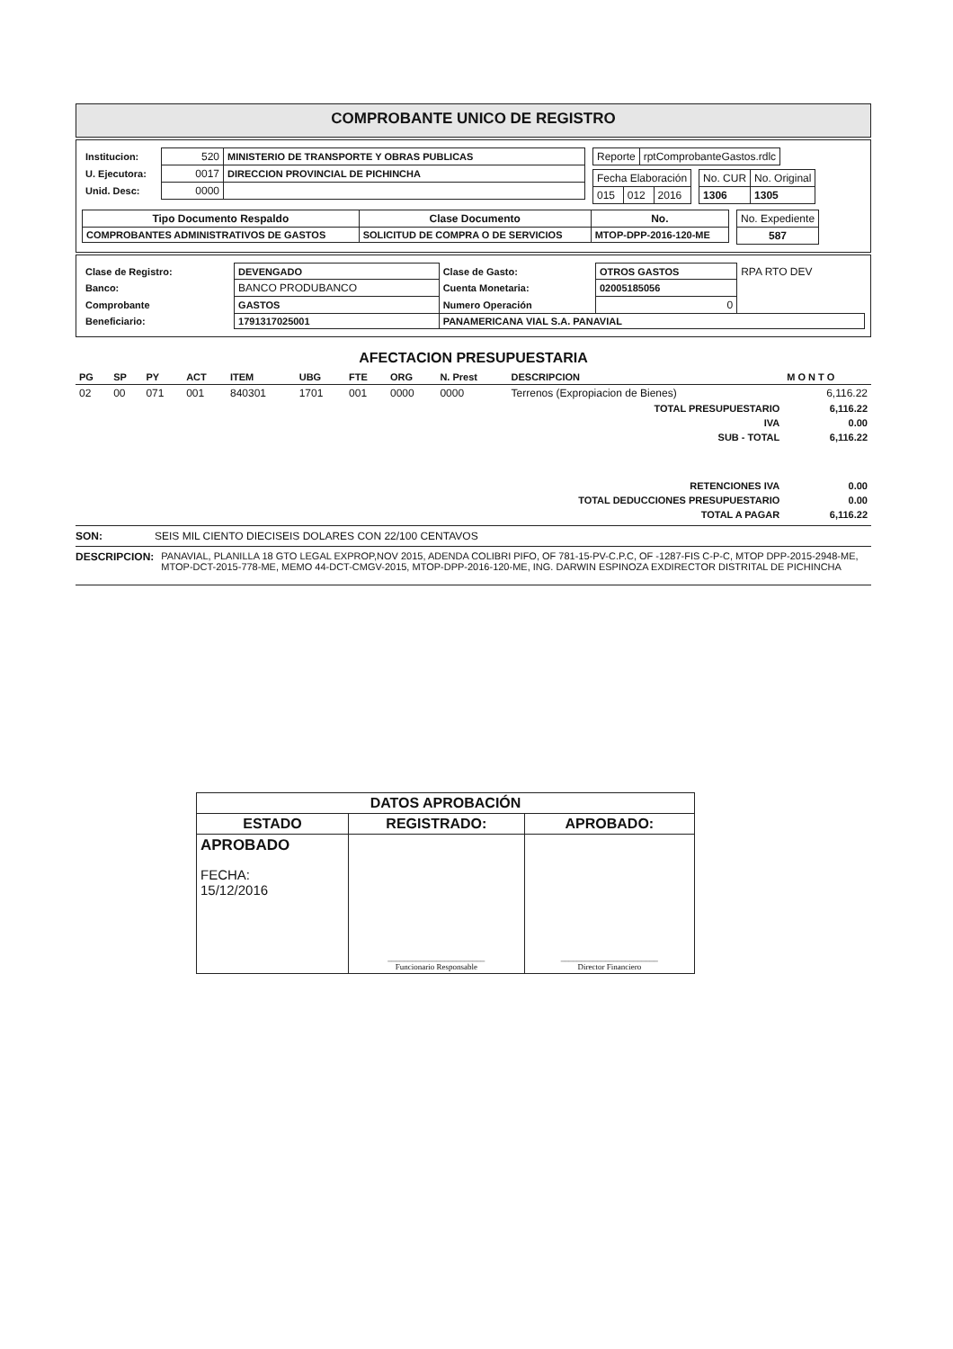COMPROBANTE UNICO DE REGISTRO
| Institucion: | 520 | MINISTERIO DE TRANSPORTE Y OBRAS PUBLICAS |
| U. Ejecutora: | 0017 | DIRECCION PROVINCIAL DE PICHINCHA |
| Unid. Desc: | 0000 | |
| Reporte | rptComprobanteGastos.rdlc |
| Fecha Elaboración | | |
| 015 | 012 | 2016 |
| No. CUR | No. Original |
| 1306 | 1305 |
| Tipo Documento Respaldo | Clase Documento | No. |
| --- | --- | --- |
| COMPROBANTES ADMINISTRATIVOS DE GASTOS | SOLICITUD DE COMPRA O DE SERVICIOS | MTOP-DPP-2016-120-ME |
| No. Expediente |
| 587 |
| Clase de Registro: | DEVENGADO | Clase de Gasto: | OTROS GASTOS | RPA RTO DEV |
| Banco: | BANCO PRODUBANCO | Cuenta Monetaria: | 02005185056 | |
| Comprobante | GASTOS | Numero Operación | 0 | |
| Beneficiario: | 1791317025001 | PANAMERICANA VIAL S.A. PANAVIAL | | |
AFECTACION PRESUPUESTARIA
| PG | SP | PY | ACT | ITEM | UBG | FTE | ORG | N. Prest | DESCRIPCION | M O N T O |
| --- | --- | --- | --- | --- | --- | --- | --- | --- | --- | --- |
| 02 | 00 | 071 | 001 | 840301 | 1701 | 001 | 0000 | 0000 | Terrenos (Expropiacion de Bienes) | 6,116.22 |
| TOTAL PRESUPUESTARIO | | | | | | | | | | 6,116.22 |
| IVA | | | | | | | | | | 0.00 |
| SUB - TOTAL | | | | | | | | | | 6,116.22 |
| RETENCIONES IVA | | | | | | | | | | 0.00 |
| TOTAL DEDUCCIONES PRESUPUESTARIO | | | | | | | | | | 0.00 |
| TOTAL A PAGAR | | | | | | | | | | 6,116.22 |
SON: SEIS MIL CIENTO DIECISEIS DOLARES CON 22/100 CENTAVOS
DESCRIPCION: PANAVIAL, PLANILLA 18 GTO LEGAL EXPROP,NOV 2015, ADENDA COLIBRI PIFO, OF 781-15-PV-C.P.C, OF -1287-FIS C-P-C, MTOP DPP-2015-2948-ME, MTOP-DCT-2015-778-ME, MEMO 44-DCT-CMGV-2015, MTOP-DPP-2016-120-ME, ING. DARWIN ESPINOZA EXDIRECTOR DISTRITAL DE PICHINCHA
| DATOS APROBACIÓN | | |
| --- | --- | --- |
| ESTADO | REGISTRADO: | APROBADO: |
| APROBADO FECHA: 15/12/2016 | ________________________ Funcionario Responsable | ________________________ Director Financiero |